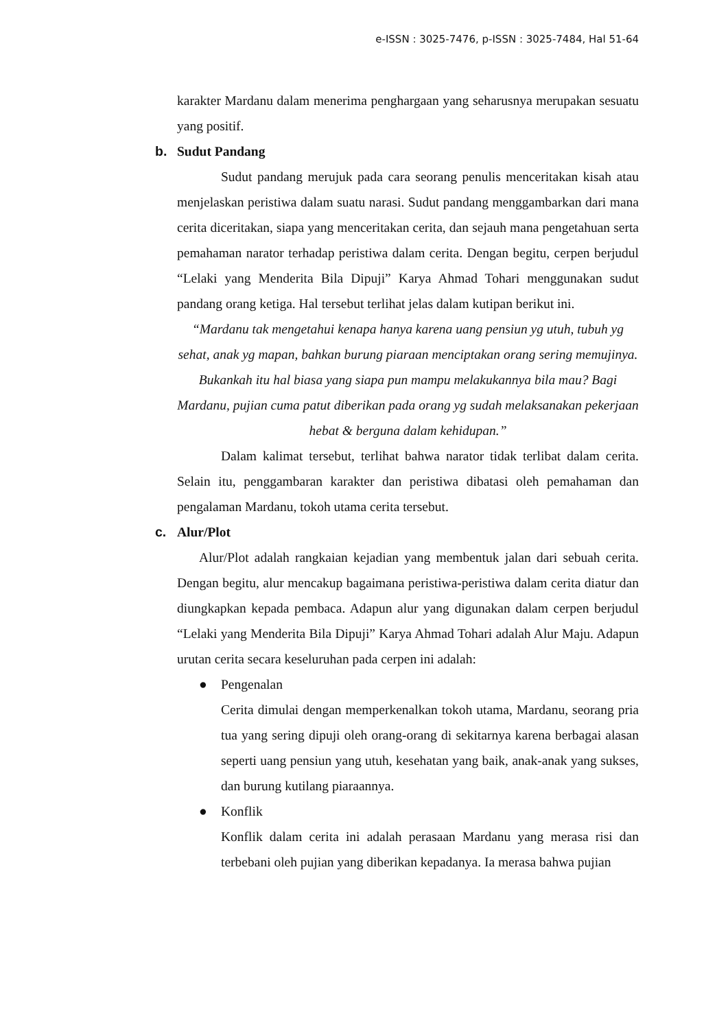e-ISSN : 3025-7476, p-ISSN : 3025-7484, Hal 51-64
karakter Mardanu dalam menerima penghargaan yang seharusnya merupakan sesuatu yang positif.
b. Sudut Pandang
Sudut pandang merujuk pada cara seorang penulis menceritakan kisah atau menjelaskan peristiwa dalam suatu narasi. Sudut pandang menggambarkan dari mana cerita diceritakan, siapa yang menceritakan cerita, dan sejauh mana pengetahuan serta pemahaman narator terhadap peristiwa dalam cerita. Dengan begitu, cerpen berjudul “Lelaki yang Menderita Bila Dipuji” Karya Ahmad Tohari menggunakan sudut pandang orang ketiga. Hal tersebut terlihat jelas dalam kutipan berikut ini.
“Mardanu tak mengetahui kenapa hanya karena uang pensiun yg utuh, tubuh yg sehat, anak yg mapan, bahkan burung piaraan menciptakan orang sering memujinya. Bukankah itu hal biasa yang siapa pun mampu melakukannya bila mau? Bagi Mardanu, pujian cuma patut diberikan pada orang yg sudah melaksanakan pekerjaan hebat & berguna dalam kehidupan.”
Dalam kalimat tersebut, terlihat bahwa narator tidak terlibat dalam cerita. Selain itu, penggambaran karakter dan peristiwa dibatasi oleh pemahaman dan pengalaman Mardanu, tokoh utama cerita tersebut.
c. Alur/Plot
Alur/Plot adalah rangkaian kejadian yang membentuk jalan dari sebuah cerita. Dengan begitu, alur mencakup bagaimana peristiwa-peristiwa dalam cerita diatur dan diungkapkan kepada pembaca. Adapun alur yang digunakan dalam cerpen berjudul “Lelaki yang Menderita Bila Dipuji” Karya Ahmad Tohari adalah Alur Maju. Adapun urutan cerita secara keseluruhan pada cerpen ini adalah:
● Pengenalan
Cerita dimulai dengan memperkenalkan tokoh utama, Mardanu, seorang pria tua yang sering dipuji oleh orang-orang di sekitarnya karena berbagai alasan seperti uang pensiun yang utuh, kesehatan yang baik, anak-anak yang sukses, dan burung kutilang piaraannya.
● Konflik
Konflik dalam cerita ini adalah perasaan Mardanu yang merasa risi dan terbebani oleh pujian yang diberikan kepadanya. Ia merasa bahwa pujian